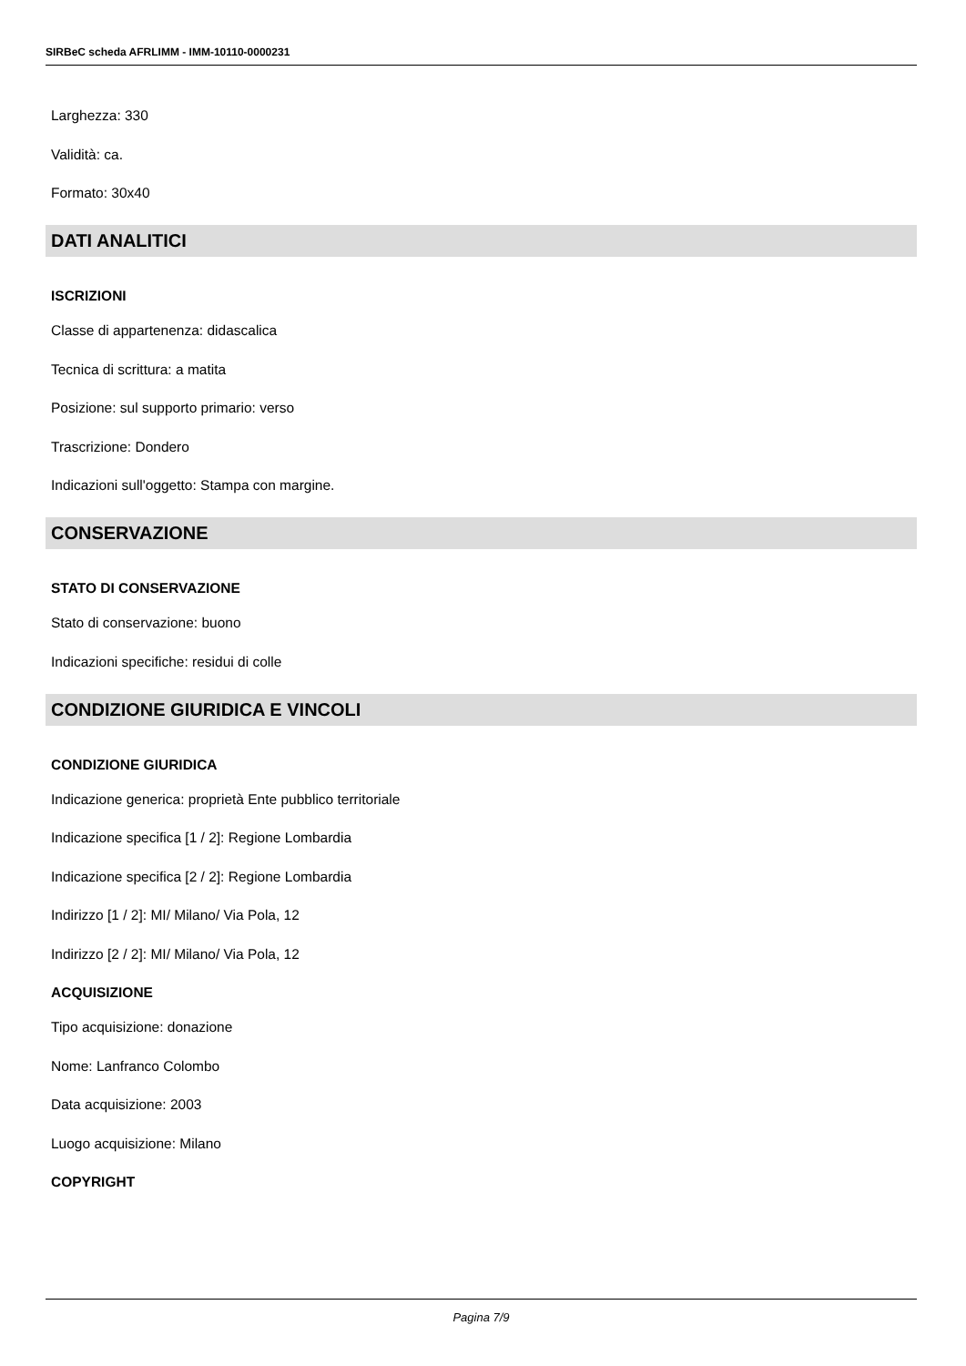SIRBeC scheda AFRLIMM - IMM-10110-0000231
Larghezza: 330
Validità: ca.
Formato: 30x40
DATI ANALITICI
ISCRIZIONI
Classe di appartenenza: didascalica
Tecnica di scrittura: a matita
Posizione: sul supporto primario: verso
Trascrizione: Dondero
Indicazioni sull'oggetto: Stampa con margine.
CONSERVAZIONE
STATO DI CONSERVAZIONE
Stato di conservazione: buono
Indicazioni specifiche: residui di colle
CONDIZIONE GIURIDICA E VINCOLI
CONDIZIONE GIURIDICA
Indicazione generica: proprietà Ente pubblico territoriale
Indicazione specifica [1 / 2]: Regione Lombardia
Indicazione specifica [2 / 2]: Regione Lombardia
Indirizzo [1 / 2]: MI/ Milano/ Via Pola, 12
Indirizzo [2 / 2]: MI/ Milano/ Via Pola, 12
ACQUISIZIONE
Tipo acquisizione: donazione
Nome: Lanfranco Colombo
Data acquisizione: 2003
Luogo acquisizione: Milano
COPYRIGHT
Pagina 7/9